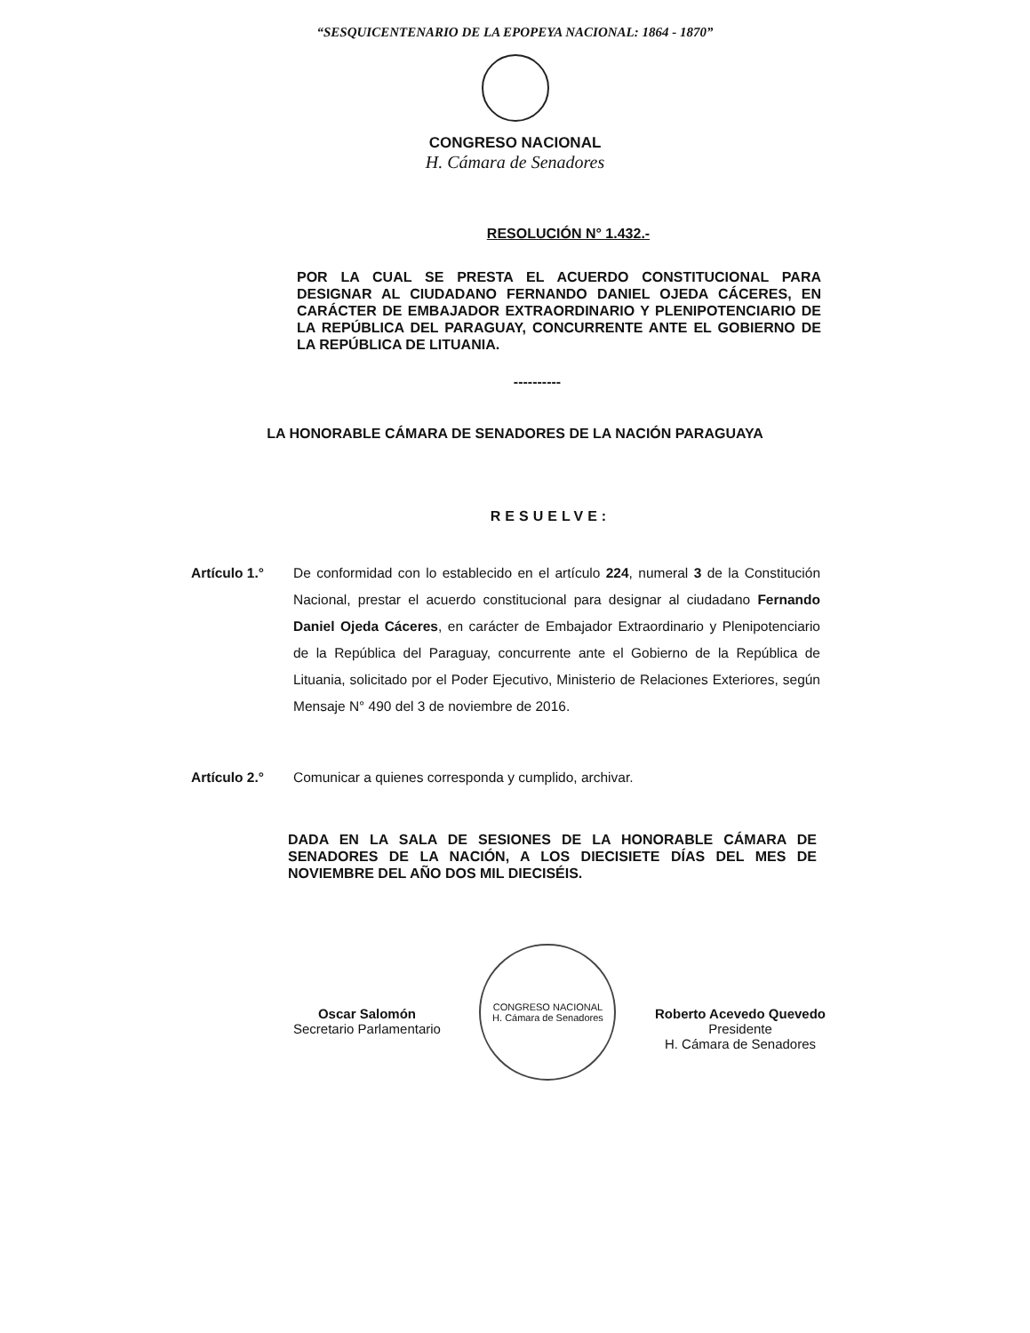“SESQUICENTENARIO DE LA EPOPEYA NACIONAL: 1864 - 1870”
CONGRESO NACIONAL
H. Cámara de Senadores
RESOLUCIÓN N° 1.432.-
POR LA CUAL SE PRESTA EL ACUERDO CONSTITUCIONAL PARA DESIGNAR AL CIUDADANO FERNANDO DANIEL OJEDA CÁCERES, EN CARÁCTER DE EMBAJADOR EXTRAORDINARIO Y PLENIPOTENCIARIO DE LA REPÚBLICA DEL PARAGUAY, CONCURRENTE ANTE EL GOBIERNO DE LA REPÚBLICA DE LITUANIA.
----------
LA HONORABLE CÁMARA DE SENADORES DE LA NACIÓN PARAGUAYA
RESUELVE:
Artículo 1.° De conformidad con lo establecido en el artículo 224, numeral 3 de la Constitución Nacional, prestar el acuerdo constitucional para designar al ciudadano Fernando Daniel Ojeda Cáceres, en carácter de Embajador Extraordinario y Plenipotenciario de la República del Paraguay, concurrente ante el Gobierno de la República de Lituania, solicitado por el Poder Ejecutivo, Ministerio de Relaciones Exteriores, según Mensaje N° 490 del 3 de noviembre de 2016.
Artículo 2.° Comunicar a quienes corresponda y cumplido, archivar.
DADA EN LA SALA DE SESIONES DE LA HONORABLE CÁMARA DE SENADORES DE LA NACIÓN, A LOS DIECISIETE DÍAS DEL MES DE NOVIEMBRE DEL AÑO DOS MIL DIECISÉIS.
Oscar Salomón
Secretario Parlamentario
CONGRESO NACIONAL
H. Cámara de Senadores
Roberto Acevedo Quevedo
Presidente
H. Cámara de Senadores